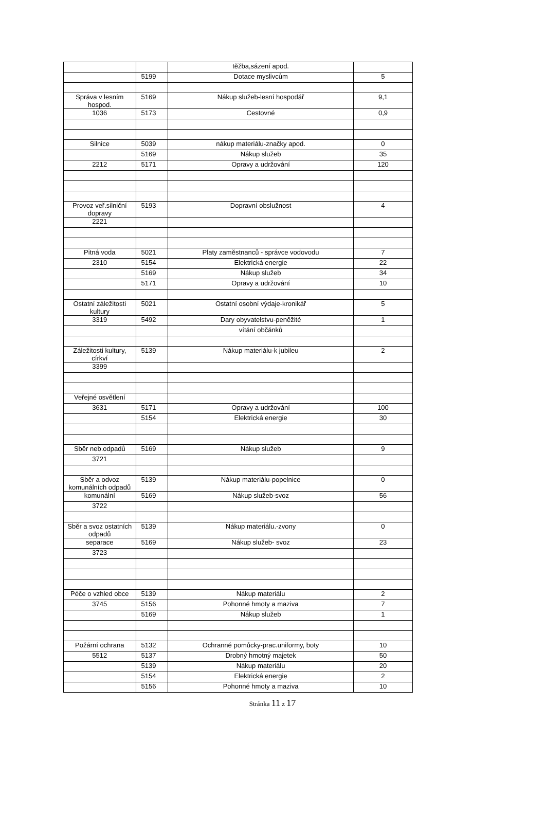| | | těžba,sázení apod. | |
| | 5199 | Dotace myslivcům | 5 |
| Správa v lesním hospod. | 5169 | Nákup služeb-lesní hospodář | 9,1 |
| 1036 | 5173 | Cestovné | 0,9 |
| Silnice | 5039 | nákup materiálu-značky apod. | 0 |
| | 5169 | Nákup služeb | 35 |
| 2212 | 5171 | Opravy a udržování | 120 |
| Provoz veř.silniční dopravy | 5193 | Dopravní obslužnost | 4 |
| 2221 | | | |
| Pitná voda | 5021 | Platy zaměstnanců - správce vodovodu | 7 |
| 2310 | 5154 | Elektrická energie | 22 |
| | 5169 | Nákup služeb | 34 |
| | 5171 | Opravy a udržování | 10 |
| Ostatní záležitosti kultury | 5021 | Ostatní osobní výdaje-kronikář | 5 |
| 3319 | 5492 | Dary obyvatelstvu-peněžité | 1 |
| | | vítání občánků | |
| Záležitosti kultury, církví | 5139 | Nákup materiálu-k jubileu | 2 |
| 3399 | | | |
| Veřejné osvětlení | | | |
| 3631 | 5171 | Opravy a udržování | 100 |
| | 5154 | Elektrická energie | 30 |
| Sběr neb.odpadů | 5169 | Nákup služeb | 9 |
| 3721 | | | |
| Sběr a odvoz komunálních odpadů | 5139 | Nákup materiálu-popelnice | 0 |
| komunální | 5169 | Nákup služeb-svoz | 56 |
| 3722 | | | |
| Sběr a svoz ostatních odpadů | 5139 | Nákup materiálu.-zvony | 0 |
| separace | 5169 | Nákup služeb- svoz | 23 |
| 3723 | | | |
| Péče o vzhled obce | 5139 | Nákup materiálu | 2 |
| 3745 | 5156 | Pohonné hmoty a maziva | 7 |
| | 5169 | Nákup služeb | 1 |
| Požární ochrana | 5132 | Ochranné pomůcky-prac.uniformy, boty | 10 |
| 5512 | 5137 | Drobný hmotný majetek | 50 |
| | 5139 | Nákup materiálu | 20 |
| | 5154 | Elektrická energie | 2 |
| | 5156 | Pohonné hmoty a maziva | 10 |
Stránka 11 z 17